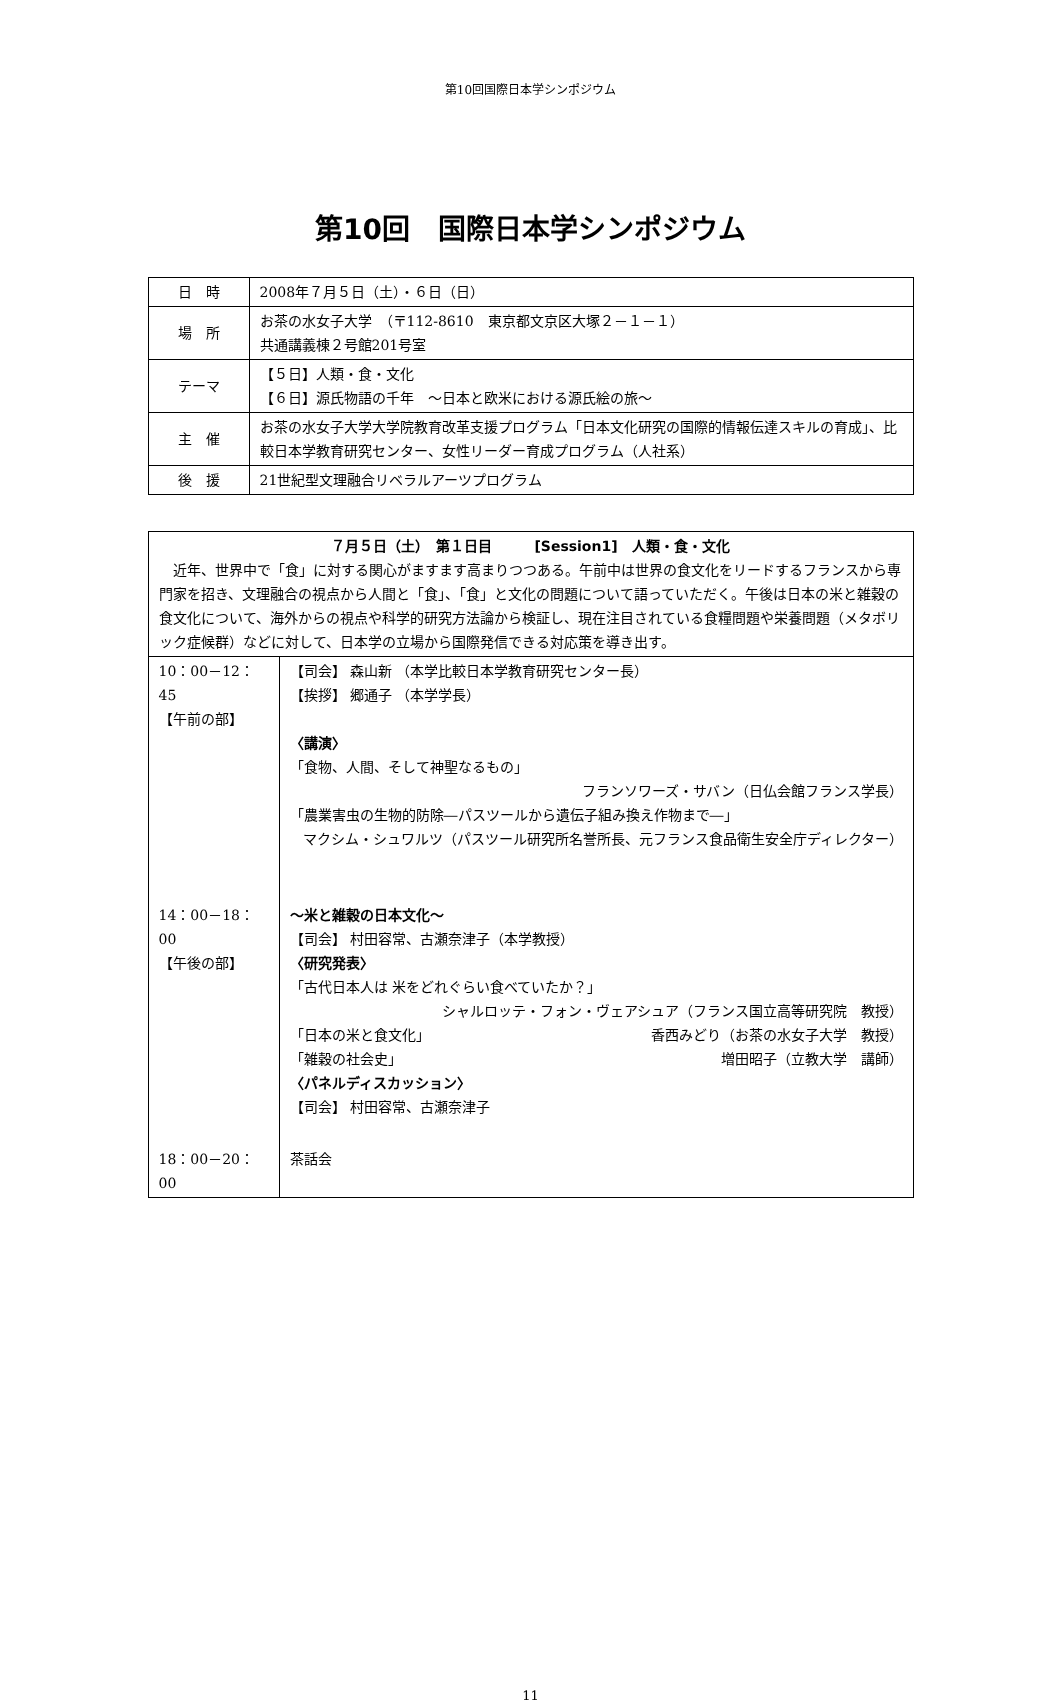第10回国際日本学シンポジウム
第10回　国際日本学シンポジウム
| 日 時 | 2008年７月５日（土）・６日（日） |
| 場 所 | お茶の水女子大学 （〒112-8610 東京都文京区大塚２－１－１） 共通講義棟２号館201号室 |
| テーマ | 【５日】人類・食・文化 【６日】源氏物語の千年 ～日本と欧米における源氏絵の旅～ |
| 主 催 | お茶の水女子大学大学院教育改革支援プログラム「日本文化研究の国際的情報伝達スキルの育成」、比較日本学教育研究センター、女性リーダー育成プログラム（人社系） |
| 後 援 | 21世紀型文理融合リベラルアーツプログラム |
| ７月５日（土） 第１日目 [Session1] 人類・食・文化 近年、世界中で「食」に対する関心がますます高まりつつある。午前中は世界の食文化をリードするフランスから専門家を招き、文理融合の視点から人間と「食」、「食」と文化の問題について語っていただく。午後は日本の米と雑穀の食文化について、海外からの視点や科学的研究方法論から検証し、現在注目されている食糧問題や栄養問題（メタボリック症候群）などに対して、日本学の立場から国際発信できる対応策を導き出す。 | |
| 10：00－12：45 【午前の部】 | 【司会】 森山新 （本学比較日本学教育研究センター長） 【挨拶】 郷通子 （本学学長） 〈講演〉 「食物、人間、そして神聖なるもの」 フランソワーズ・サバン（日仏会館フランス学長） 「農業害虫の生物的防除―パスツールから遺伝子組み換え作物まで―」 マクシム・シュワルツ（パスツール研究所名誉所長、元フランス食品衛生安全庁ディレクター） |
| 14：00－18：00 【午後の部】 | ～米と雑穀の日本文化～ 【司会】 村田容常、古瀬奈津子（本学教授） 〈研究発表〉 「古代日本人は 米をどれぐらい食べていたか？」 シャルロッテ・フォン・ヴェアシュア（フランス国立高等研究院 教授） 「日本の米と食文化」 香西みどり（お茶の水女子大学 教授） 「雑穀の社会史」 増田昭子（立教大学 講師） 〈パネルディスカッション〉 【司会】 村田容常、古瀬奈津子 |
| 18：00－20：00 | 茶話会 |
11